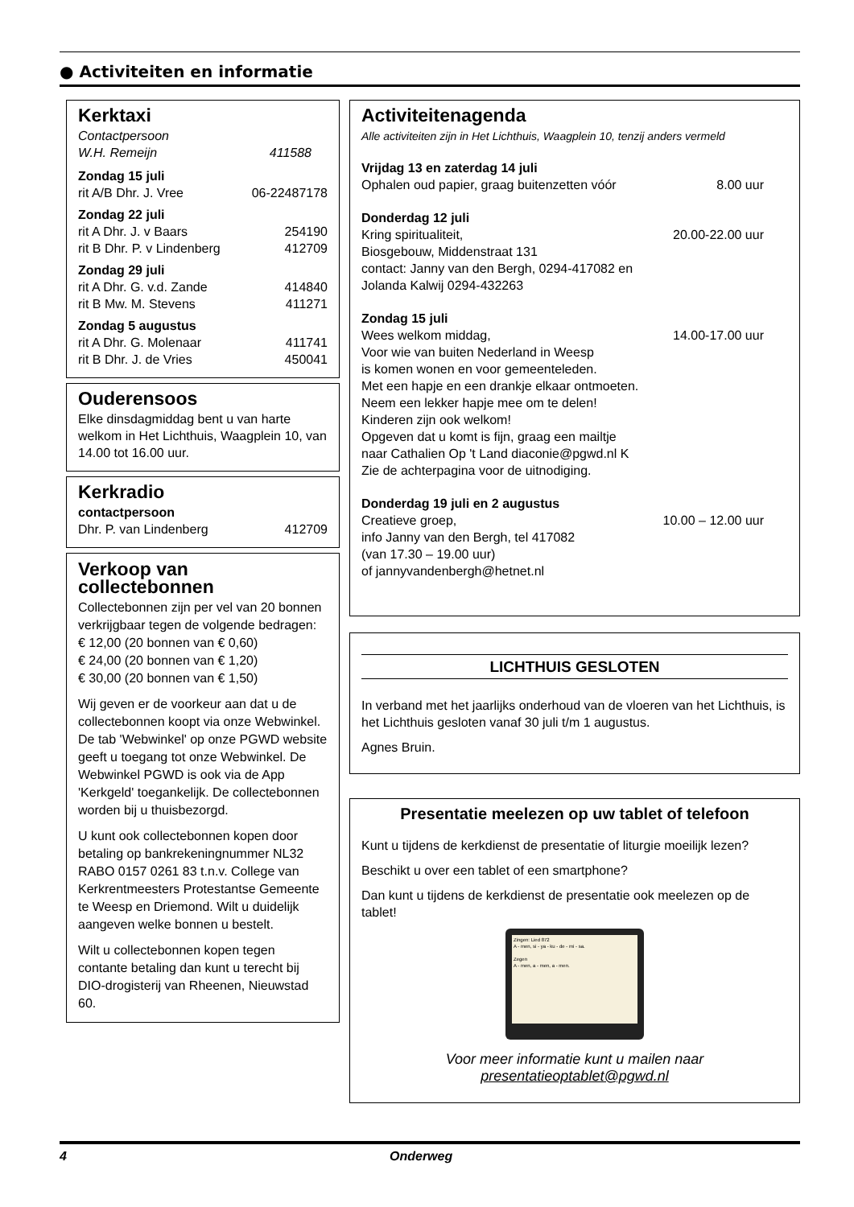● Activiteiten en informatie
Kerktaxi
Contactpersoon
W.H. Remeijn 411588
Zondag 15 juli
rit A/B Dhr. J. Vree 06-22487178
Zondag 22 juli
rit A Dhr. J. v Baars 254190
rit B Dhr. P. v Lindenberg 412709
Zondag 29 juli
rit A Dhr. G. v.d. Zande 414840
rit B Mw. M. Stevens 411271
Zondag 5 augustus
rit A Dhr. G. Molenaar 411741
rit B Dhr. J. de Vries 450041
Ouderensoos
Elke dinsdagmiddag bent u van harte welkom in Het Lichthuis, Waagplein 10, van 14.00 tot 16.00 uur.
Kerkradio
contactpersoon
Dhr. P. van Lindenberg 412709
Verkoop van collectebonnen
Collectebonnen zijn per vel van 20 bonnen verkrijgbaar tegen de volgende bedragen:
€ 12,00 (20 bonnen van € 0,60)
€ 24,00 (20 bonnen van € 1,20)
€ 30,00 (20 bonnen van € 1,50)
Wij geven er de voorkeur aan dat u de collectebonnen koopt via onze Webwinkel. De tab 'Webwinkel' op onze PGWD website geeft u toegang tot onze Webwinkel. De Webwinkel PGWD is ook via de App 'Kerkgeld' toegankelijk. De collectebonnen worden bij u thuisbezorgd.
U kunt ook collectebonnen kopen door betaling op bankrekeningnummer NL32 RABO 0157 0261 83 t.n.v. College van Kerkrentmeesters Protestantse Gemeente te Weesp en Driemond. Wilt u duidelijk aangeven welke bonnen u bestelt.
Wilt u collectebonnen kopen tegen contante betaling dan kunt u terecht bij DIO-drogisterij van Rheenen, Nieuwstad 60.
Activiteitenagenda
Alle activiteiten zijn in Het Lichthuis, Waagplein 10, tenzij anders vermeld
Vrijdag 13 en zaterdag 14 juli
Ophalen oud papier, graag buitenzetten vóór 8.00 uur
Donderdag 12 juli
Kring spiritualiteit, 20.00-22.00 uur
Biosgebouw, Middenstraat 131
contact: Janny van den Bergh, 0294-417082 en
Jolanda Kalwij 0294-432263
Zondag 15 juli
Wees welkom middag, 14.00-17.00 uur
Voor wie van buiten Nederland in Weesp
is komen wonen en voor gemeenteleden.
Met een hapje en een drankje elkaar ontmoeten.
Neem een lekker hapje mee om te delen!
Kinderen zijn ook welkom!
Opgeven dat u komt is fijn, graag een mailtje
naar Cathalien Op 't Land diaconie@pgwd.nl K
Zie de achterpagina voor de uitnodiging.
Donderdag 19 juli en 2 augustus
Creatieve groep, 10.00 – 12.00 uur
info Janny van den Bergh, tel 417082
(van 17.30 – 19.00 uur)
of jannyvandenbergh@hetnet.nl
LICHTHUIS GESLOTEN
In verband met het jaarlijks onderhoud van de vloeren van het Lichthuis, is het Lichthuis gesloten vanaf 30 juli t/m 1 augustus.
Agnes Bruin.
Presentatie meelezen op uw tablet of telefoon
Kunt u tijdens de kerkdienst de presentatie of liturgie moeilijk lezen?
Beschikt u over een tablet of een smartphone?
Dan kunt u tijdens de kerkdienst de presentatie ook meelezen op de tablet!
Zingen: Lied 872
A - men, si - ya - ku - de - mi - sa.
Zegen
A - men, a - men, a - men.
Voor meer informatie kunt u mailen naar
presentatieoptablet@pgwd.nl
4 Onderweg